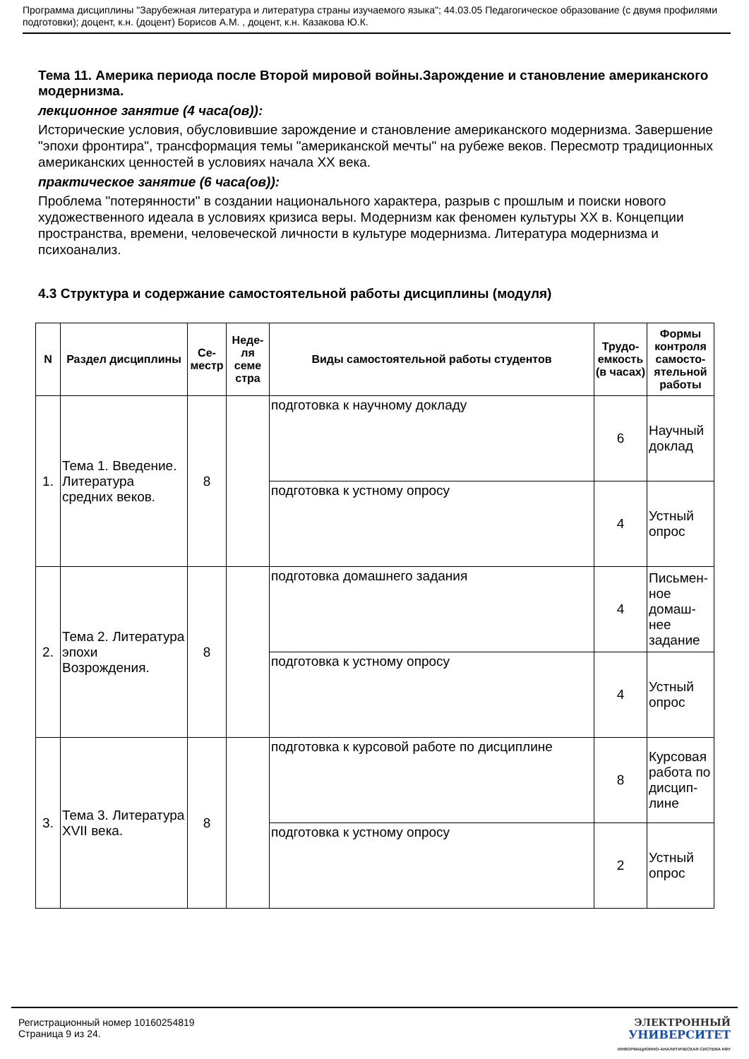Программа дисциплины "Зарубежная литература и литература страны изучаемого языка"; 44.03.05 Педагогическое образование (с двумя профилями подготовки); доцент, к.н. (доцент) Борисов А.М. , доцент, к.н. Казакова Ю.К.
Тема 11. Америка периода после Второй мировой войны.Зарождение и становление американского модернизма.
лекционное занятие (4 часа(ов)):
Исторические условия, обусловившие зарождение и становление американского модернизма. Завершение "эпохи фронтира", трансформация темы "американской мечты" на рубеже веков. Пересмотр традиционных американских ценностей в условиях начала XX века.
практическое занятие (6 часа(ов)):
Проблема "потерянности" в создании национального характера, разрыв с прошлым и поиски нового художественного идеала в условиях кризиса веры. Модернизм как феномен культуры XX в. Концепции пространства, времени, человеческой личности в культуре модернизма. Литература модернизма и психоанализ.
4.3 Структура и содержание самостоятельной работы дисциплины (модуля)
| N | Раздел дисциплины | Се-местр | Неде-ля семе стра | Виды самостоятельной работы студентов | Трудо-емкость (в часах) | Формы контроля самосто-ятельной работы |
| --- | --- | --- | --- | --- | --- | --- |
| 1. | Тема 1. Введение. Литература средних веков. | 8 | | подготовка к научному докладу | 6 | Научный доклад |
| | | | | подготовка к устному опросу | 4 | Устный опрос |
| 2. | Тема 2. Литература эпохи Возрождения. | 8 | | подготовка домашнего задания | 4 | Письмен-ное домаш-нее задание |
| | | | | подготовка к устному опросу | 4 | Устный опрос |
| 3. | Тема 3. Литература XVII века. | 8 | | подготовка к курсовой работе по дисциплине | 8 | Курсовая работа по дисцип-лине |
| | | | | подготовка к устному опросу | 2 | Устный опрос |
Регистрационный номер 10160254819
Страница 9 из 24.
ЭЛЕКТРОННЫЙ
УНИВЕРСИТЕТ
ИНФОРМАЦИОННО-АНАЛИТИЧЕСКАЯ СИСТЕМА КФУ